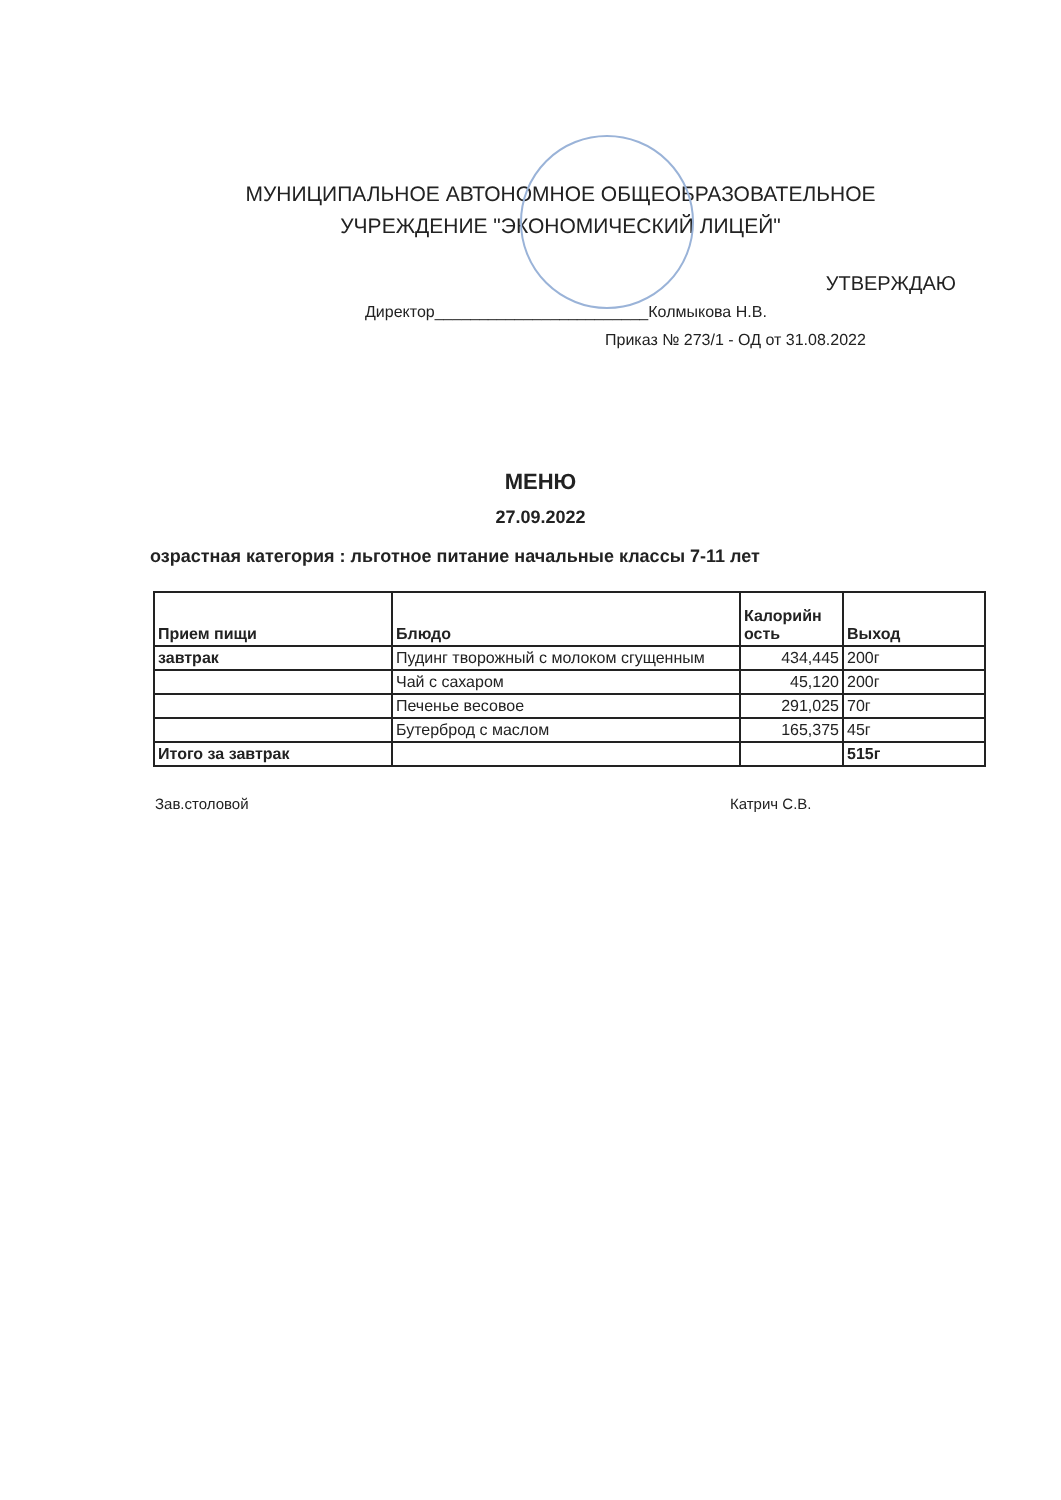МУНИЦИПАЛЬНОЕ АВТОНОМНОЕ ОБЩЕОБРАЗОВАТЕЛЬНОЕ
УЧРЕЖДЕНИЕ "ЭКОНОМИЧЕСКИЙ ЛИЦЕЙ"
УТВЕРЖДАЮ
Директор________________________Колмыкова Н.В.
Приказ № 273/1 - ОД от 31.08.2022
МЕНЮ
27.09.2022
озрастная категория : льготное питание начальные классы 7-11 лет
| Прием пищи | Блюдо | Калорийн ость | Выход |
| --- | --- | --- | --- |
| завтрак | Пудинг творожный с молоком сгущенным | 434,445 | 200г |
| | Чай с сахаром | 45,120 | 200г |
| | Печенье весовое | 291,025 | 70г |
| | Бутерброд с маслом | 165,375 | 45г |
| Итого за завтрак | | | 515г |
Зав.столовой Катрич С.В.